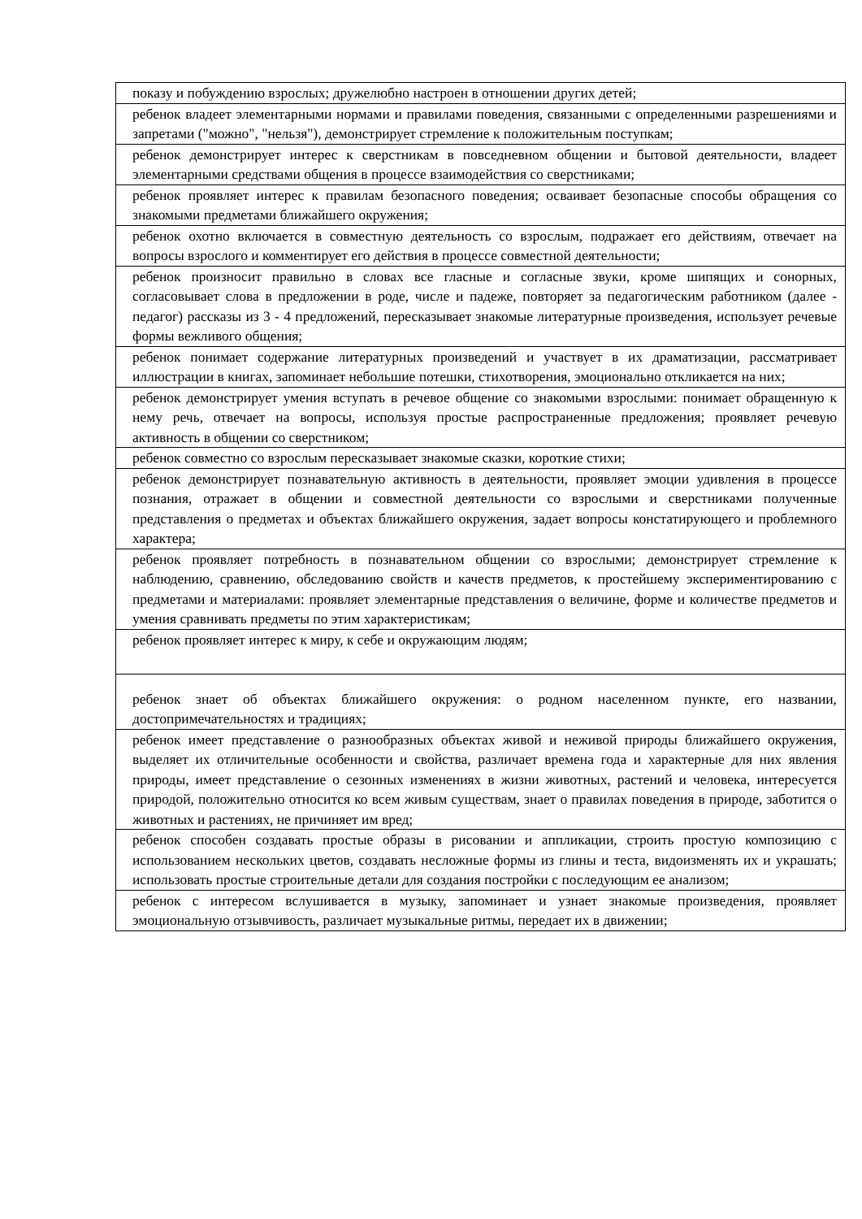| показу и побуждению взрослых; дружелюбно настроен в отношении других детей; |
| ребенок владеет элементарными нормами и правилами поведения, связанными с определенными разрешениями и запретами ("можно", "нельзя"), демонстрирует стремление к положительным поступкам; |
| ребенок демонстрирует интерес к сверстникам в повседневном общении и бытовой деятельности, владеет элементарными средствами общения в процессе взаимодействия со сверстниками; |
| ребенок проявляет интерес к правилам безопасного поведения; осваивает безопасные способы обращения со знакомыми предметами ближайшего окружения; |
| ребенок охотно включается в совместную деятельность со взрослым, подражает его действиям, отвечает на вопросы взрослого и комментирует его действия в процессе совместной деятельности; |
| ребенок произносит правильно в словах все гласные и согласные звуки, кроме шипящих и сонорных, согласовывает слова в предложении в роде, числе и падеже, повторяет за педагогическим работником (далее - педагог) рассказы из 3 - 4 предложений, пересказывает знакомые литературные произведения, использует речевые формы вежливого общения; |
| ребенок понимает содержание литературных произведений и участвует в их драматизации, рассматривает иллюстрации в книгах, запоминает небольшие потешки, стихотворения, эмоционально откликается на них; |
| ребенок демонстрирует умения вступать в речевое общение со знакомыми взрослыми: понимает обращенную к нему речь, отвечает на вопросы, используя простые распространенные предложения; проявляет речевую активность в общении со сверстником; |
| ребенок совместно со взрослым пересказывает знакомые сказки, короткие стихи; |
| ребенок демонстрирует познавательную активность в деятельности, проявляет эмоции удивления в процессе познания, отражает в общении и совместной деятельности со взрослыми и сверстниками полученные представления о предметах и объектах ближайшего окружения, задает вопросы констатирующего и проблемного характера; |
| ребенок проявляет потребность в познавательном общении со взрослыми; демонстрирует стремление к наблюдению, сравнению, обследованию свойств и качеств предметов, к простейшему экспериментированию с предметами и материалами: проявляет элементарные представления о величине, форме и количестве предметов и умения сравнивать предметы по этим характеристикам; |
| ребенок проявляет интерес к миру, к себе и окружающим людям; |
| ребенок знает об объектах ближайшего окружения: о родном населенном пункте, его названии, достопримечательностях и традициях; |
| ребенок имеет представление о разнообразных объектах живой и неживой природы ближайшего окружения, выделяет их отличительные особенности и свойства, различает времена года и характерные для них явления природы, имеет представление о сезонных изменениях в жизни животных, растений и человека, интересуется природой, положительно относится ко всем живым существам, знает о правилах поведения в природе, заботится о животных и растениях, не причиняет им вред; |
| ребенок способен создавать простые образы в рисовании и аппликации, строить простую композицию с использованием нескольких цветов, создавать несложные формы из глины и теста, видоизменять их и украшать; использовать простые строительные детали для создания постройки с последующим ее анализом; |
| ребенок с интересом вслушивается в музыку, запоминает и узнает знакомые произведения, проявляет эмоциональную отзывчивость, различает музыкальные ритмы, передает их в движении; |